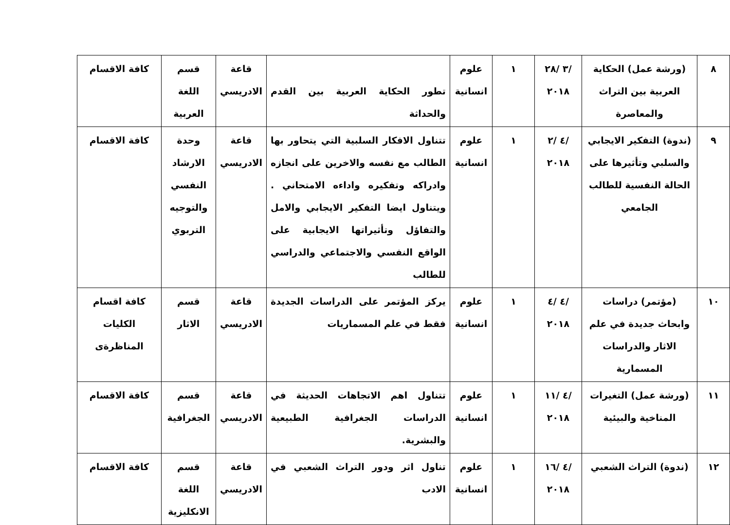| ٨ | (ورشة عمل) الحكاية العربية بين التراث والمعاصرة | /٣ /٢٨ ٢٠١٨ | ١ | علوم انسانية | تطور الحكاية العربية بين القدم والحداثة | قاعة الادريسي | قسم اللغة العربية | كافة الاقسام |
| ٩ | (ندوة) التفكير الايجابي والسلبي وتأثيرها على الحالة النفسية للطالب الجامعي | /٤ /٢ ٢٠١٨ | ١ | علوم انسانية | تتناول الافكار السلبية التي يتحاور بها الطالب مع نفسه والاخرين على انجازه وادراكه وتفكيره واداءه الامتحاني . ويتناول ايضا التفكير الايجابي والامل والتفاؤل وتأثيراتها الايجابية على الواقع النفسي والاجتماعي والدراسي للطالب | قاعة الادريسي | وحدة الارشاد النفسي والتوجيه التربوي | كافة الاقسام |
| ١٠ | (مؤتمر) دراسات وابحاث جديدة في علم الاثار والدراسات المسمارية | /٤ /٤ ٢٠١٨ | ١ | علوم انسانية | يركز المؤتمر على الدراسات الجديدة فقط في علم المسماريات | قاعة الادريسي | قسم الاثار | كافة اقسام الكليات المناظرةى |
| ١١ | (ورشة عمل) التغيرات المناخية والبيئية | /٤ /١١ ٢٠١٨ | ١ | علوم انسانية | تتناول اهم الاتجاهات الحديثة في الدراسات الجغرافية الطبيعية والبشرية. | قاعة الادريسي | قسم الجغرافية | كافة الاقسام |
| ١٢ | (ندوة) التراث الشعبي | /٤ /١٦ ٢٠١٨ | ١ | علوم انسانية | تناول اثر ودور التراث الشعبي في الادب | قاعة الادريسي | قسم اللغة الانكليزية | كافة الاقسام |